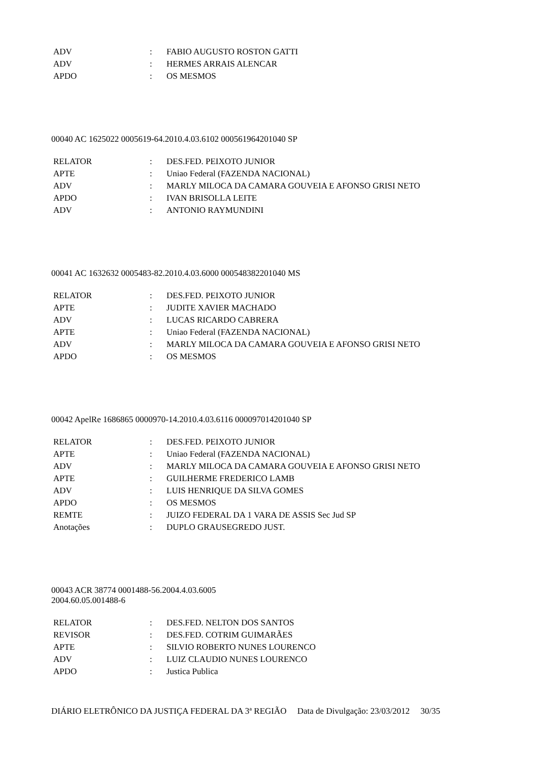| ADV | : | FABIO AUGUSTO ROSTON GATTI |
| ADV | : | HERMES ARRAIS ALENCAR |
| APDO | : | OS MESMOS |
00040 AC 1625022 0005619-64.2010.4.03.6102 000561964201040 SP
| RELATOR | : | DES.FED. PEIXOTO JUNIOR |
| APTE | : | Uniao Federal (FAZENDA NACIONAL) |
| ADV | : | MARLY MILOCA DA CAMARA GOUVEIA E AFONSO GRISI NETO |
| APDO | : | IVAN BRISOLLA LEITE |
| ADV | : | ANTONIO RAYMUNDINI |
00041 AC 1632632 0005483-82.2010.4.03.6000 000548382201040 MS
| RELATOR | : | DES.FED. PEIXOTO JUNIOR |
| APTE | : | JUDITE XAVIER MACHADO |
| ADV | : | LUCAS RICARDO CABRERA |
| APTE | : | Uniao Federal (FAZENDA NACIONAL) |
| ADV | : | MARLY MILOCA DA CAMARA GOUVEIA E AFONSO GRISI NETO |
| APDO | : | OS MESMOS |
00042 ApelRe 1686865 0000970-14.2010.4.03.6116 000097014201040 SP
| RELATOR | : | DES.FED. PEIXOTO JUNIOR |
| APTE | : | Uniao Federal (FAZENDA NACIONAL) |
| ADV | : | MARLY MILOCA DA CAMARA GOUVEIA E AFONSO GRISI NETO |
| APTE | : | GUILHERME FREDERICO LAMB |
| ADV | : | LUIS HENRIQUE DA SILVA GOMES |
| APDO | : | OS MESMOS |
| REMTE | : | JUIZO FEDERAL DA 1 VARA DE ASSIS Sec Jud SP |
| Anotações | : | DUPLO GRAUSEGREDO JUST. |
00043 ACR 38774 0001488-56.2004.4.03.6005
2004.60.05.001488-6
| RELATOR | : | DES.FED. NELTON DOS SANTOS |
| REVISOR | : | DES.FED. COTRIM GUIMARÃES |
| APTE | : | SILVIO ROBERTO NUNES LOURENCO |
| ADV | : | LUIZ CLAUDIO NUNES LOURENCO |
| APDO | : | Justica Publica |
DIÁRIO ELETRÔNICO DA JUSTIÇA FEDERAL DA 3ª REGIÃO Data de Divulgação: 23/03/2012 30/35